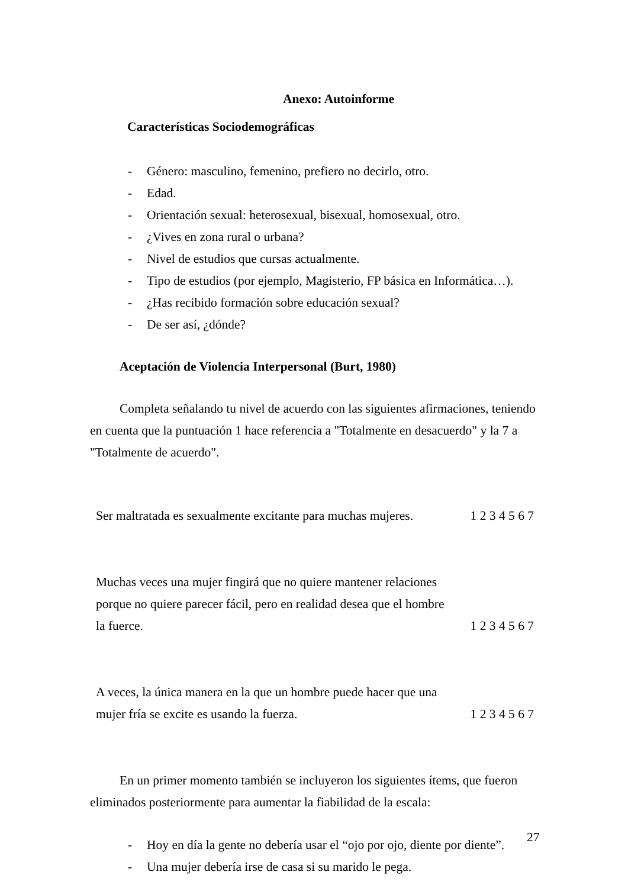Anexo: Autoinforme
Características Sociodemográficas
- Género: masculino, femenino, prefiero no decirlo, otro.
- Edad.
- Orientación sexual: heterosexual, bisexual, homosexual, otro.
- ¿Vives en zona rural o urbana?
- Nivel de estudios que cursas actualmente.
- Tipo de estudios (por ejemplo, Magisterio, FP básica en Informática…).
- ¿Has recibido formación sobre educación sexual?
- De ser así, ¿dónde?
Aceptación de Violencia Interpersonal (Burt, 1980)
Completa señalando tu nivel de acuerdo con las siguientes afirmaciones, teniendo en cuenta que la puntuación 1 hace referencia a "Totalmente en desacuerdo" y la 7 a "Totalmente de acuerdo".
| Ser maltratada es sexualmente excitante para muchas mujeres. | 1 2 3 4 5 6 7 |
| Muchas veces una mujer fingirá que no quiere mantener relaciones porque no quiere parecer fácil, pero en realidad desea que el hombre la fuerce. | 1 2 3 4 5 6 7 |
| A veces, la única manera en la que un hombre puede hacer que una mujer fría se excite es usando la fuerza. | 1 2 3 4 5 6 7 |
En un primer momento también se incluyeron los siguientes ítems, que fueron eliminados posteriormente para aumentar la fiabilidad de la escala:
- Hoy en día la gente no debería usar el “ojo por ojo, diente por diente”.
- Una mujer debería irse de casa si su marido le pega.
27